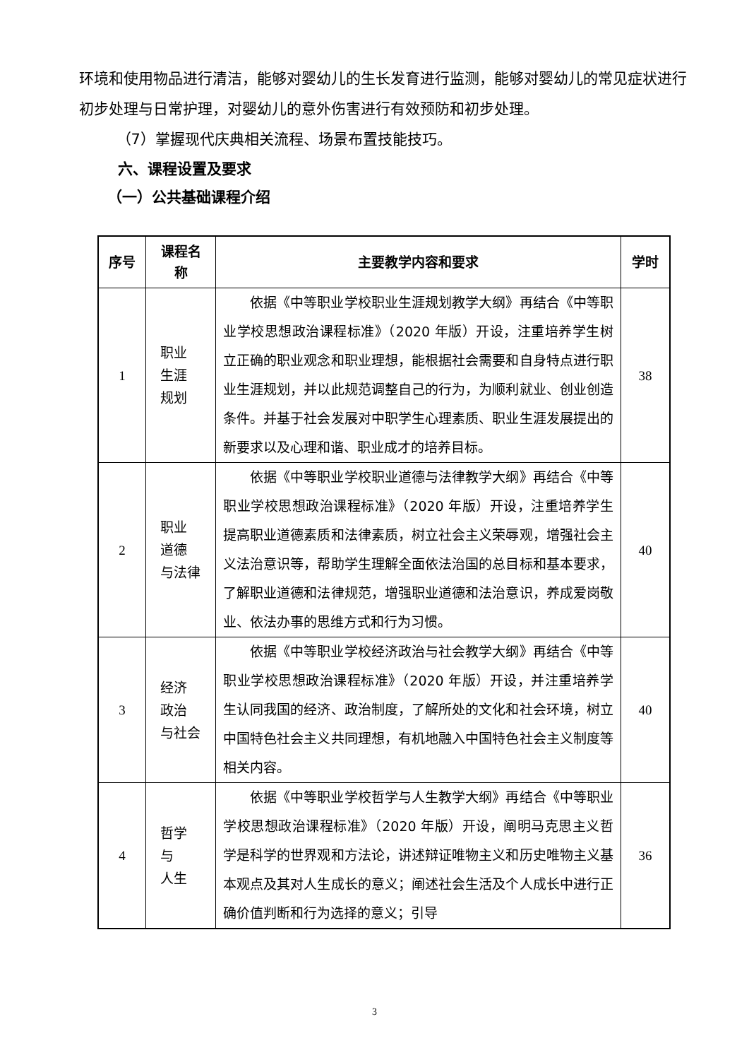环境和使用物品进行清洁，能够对婴幼儿的生长发育进行监测，能够对婴幼儿的常见症状进行初步处理与日常护理，对婴幼儿的意外伤害进行有效预防和初步处理。
（7）掌握现代庆典相关流程、场景布置技能技巧。
六、课程设置及要求
（一）公共基础课程介绍
| 序号 | 课程名 称 | 主要教学内容和要求 | 学时 |
| --- | --- | --- | --- |
| 1 | 职业 生涯 规划 | 依据《中等职业学校职业生涯规划教学大纲》再结合《中等职业学校思想政治课程标准》（2020 年版）开设，注重培养学生树立正确的职业观念和职业理想，能根据社会需要和自身特点进行职业生涯规划，并以此规范调整自己的行为，为顺利就业、创业创造条件。并基于社会发展对中职学生心理素质、职业生涯发展提出的新要求以及心理和谐、职业成才的培养目标。 | 38 |
| 2 | 职业 道德 与法律 | 依据《中等职业学校职业道德与法律教学大纲》再结合《中等职业学校思想政治课程标准》（2020 年版）开设，注重培养学生提高职业道德素质和法律素质，树立社会主义荣辱观，增强社会主义法治意识等，帮助学生理解全面依法治国的总目标和基本要求，了解职业道德和法律规范，增强职业道德和法治意识，养成爱岗敬业、依法办事的思维方式和行为习惯。 | 40 |
| 3 | 经济 政治 与社会 | 依据《中等职业学校经济政治与社会教学大纲》再结合《中等职业学校思想政治课程标准》（2020 年版）开设，并注重培养学生认同我国的经济、政治制度，了解所处的文化和社会环境，树立中国特色社会主义共同理想，有机地融入中国特色社会主义制度等相关内容。 | 40 |
| 4 | 哲学 与 人生 | 依据《中等职业学校哲学与人生教学大纲》再结合《中等职业学校思想政治课程标准》（2020 年版）开设，阐明马克思主义哲学是科学的世界观和方法论，讲述辩证唯物主义和历史唯物主义基本观点及其对人生成长的意义；阐述社会生活及个人成长中进行正确价值判断和行为选择的意义；引导 | 36 |
3